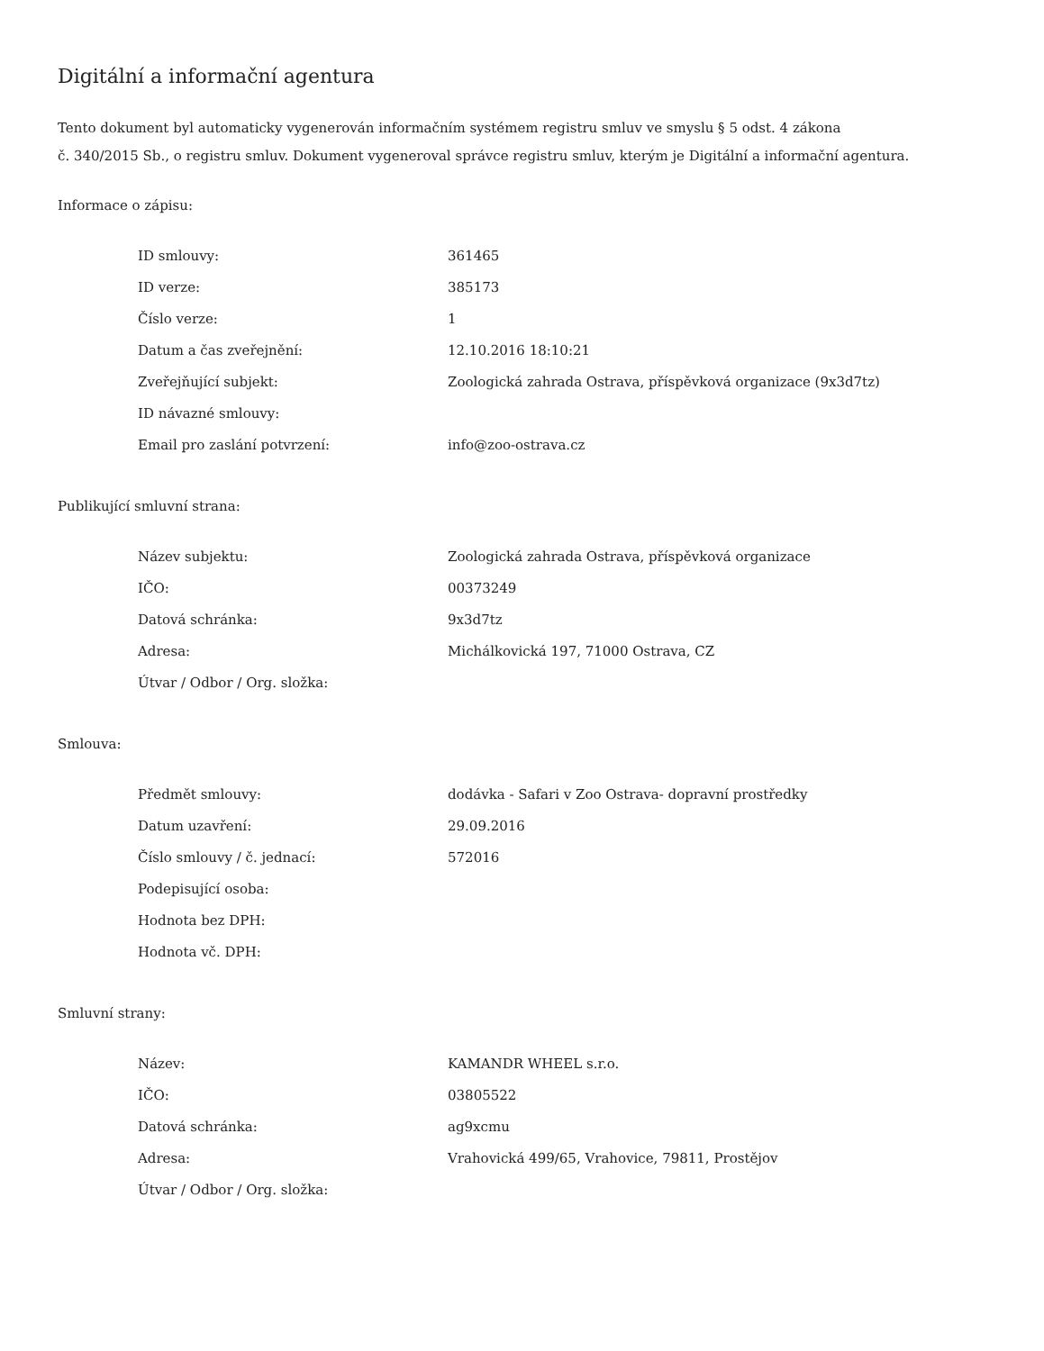Digitální a informační agentura
Tento dokument byl automaticky vygenerován informačním systémem registru smluv ve smyslu § 5 odst. 4 zákona
č. 340/2015 Sb., o registru smluv. Dokument vygeneroval správce registru smluv, kterým je Digitální a informační agentura.
Informace o zápisu:
| ID smlouvy: | 361465 |
| ID verze: | 385173 |
| Číslo verze: | 1 |
| Datum a čas zveřejnění: | 12.10.2016 18:10:21 |
| Zveřejňující subjekt: | Zoologická zahrada Ostrava, příspěvková organizace (9x3d7tz) |
| ID návazné smlouvy: | |
| Email pro zaslání potvrzení: | info@zoo-ostrava.cz |
Publikující smluvní strana:
| Název subjektu: | Zoologická zahrada Ostrava, příspěvková organizace |
| IČO: | 00373249 |
| Datová schránka: | 9x3d7tz |
| Adresa: | Michálkovická 197, 71000 Ostrava, CZ |
| Útvar / Odbor / Org. složka: | |
Smlouva:
| Předmět smlouvy: | dodávka - Safari v Zoo Ostrava- dopravní prostředky |
| Datum uzavření: | 29.09.2016 |
| Číslo smlouvy / č. jednací: | 572016 |
| Podepisující osoba: | |
| Hodnota bez DPH: | |
| Hodnota vč. DPH: | |
Smluvní strany:
| Název: | KAMANDR WHEEL s.r.o. |
| IČO: | 03805522 |
| Datová schránka: | ag9xcmu |
| Adresa: | Vrahovická 499/65, Vrahovice, 79811, Prostějov |
| Útvar / Odbor / Org. složka: | |